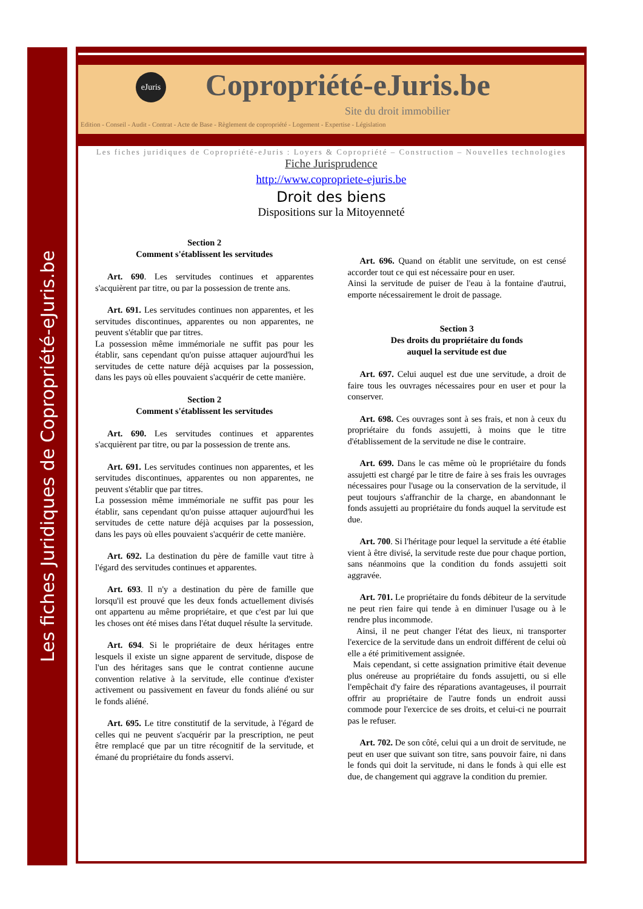Les fiches Juridiques de Copropriété-eJuris.be
eJuris
Copropriété-eJuris.be
Site du droit immobilier
Edition - Conseil - Audit - Contrat - Acte de Base - Règlement de copropriété - Logement - Expertise - Législation
Les fiches juridiques de Copropriété-eJuris : Loyers & Copropriété – Construction – Nouvelles technologies
Fiche Jurisprudence
http://www.copropriete-ejuris.be
Droit des biens
Dispositions sur la Mitoyenneté
Section 2
Comment s'établissent les servitudes
Art. 690. Les servitudes continues et apparentes s'acquièrent par titre, ou par la possession de trente ans.
Art. 691. Les servitudes continues non apparentes, et les servitudes discontinues, apparentes ou non apparentes, ne peuvent s'établir que par titres.
La possession même immémoriale ne suffit pas pour les établir, sans cependant qu'on puisse attaquer aujourd'hui les servitudes de cette nature déjà acquises par la possession, dans les pays où elles pouvaient s'acquérir de cette manière.
Section 2
Comment s'établissent les servitudes
Art. 690. Les servitudes continues et apparentes s'acquièrent par titre, ou par la possession de trente ans.
Art. 691. Les servitudes continues non apparentes, et les servitudes discontinues, apparentes ou non apparentes, ne peuvent s'établir que par titres.
La possession même immémoriale ne suffit pas pour les établir, sans cependant qu'on puisse attaquer aujourd'hui les servitudes de cette nature déjà acquises par la possession, dans les pays où elles pouvaient s'acquérir de cette manière.
Art. 692. La destination du père de famille vaut titre à l'égard des servitudes continues et apparentes.
Art. 693. Il n'y a destination du père de famille que lorsqu'il est prouvé que les deux fonds actuellement divisés ont appartenu au même propriétaire, et que c'est par lui que les choses ont été mises dans l'état duquel résulte la servitude.
Art. 694. Si le propriétaire de deux héritages entre lesquels il existe un signe apparent de servitude, dispose de l'un des héritages sans que le contrat contienne aucune convention relative à la servitude, elle continue d'exister activement ou passivement en faveur du fonds aliéné ou sur le fonds aliéné.
Art. 695. Le titre constitutif de la servitude, à l'égard de celles qui ne peuvent s'acquérir par la prescription, ne peut être remplacé que par un titre récognitif de la servitude, et émané du propriétaire du fonds asservi.
Art. 696. Quand on établit une servitude, on est censé accorder tout ce qui est nécessaire pour en user.
Ainsi la servitude de puiser de l'eau à la fontaine d'autrui, emporte nécessairement le droit de passage.
Section 3
Des droits du propriétaire du fonds
auquel la servitude est due
Art. 697. Celui auquel est due une servitude, a droit de faire tous les ouvrages nécessaires pour en user et pour la conserver.
Art. 698. Ces ouvrages sont à ses frais, et non à ceux du propriétaire du fonds assujetti, à moins que le titre d'établissement de la servitude ne dise le contraire.
Art. 699. Dans le cas même où le propriétaire du fonds assujetti est chargé par le titre de faire à ses frais les ouvrages nécessaires pour l'usage ou la conservation de la servitude, il peut toujours s'affranchir de la charge, en abandonnant le fonds assujetti au propriétaire du fonds auquel la servitude est due.
Art. 700. Si l'héritage pour lequel la servitude a été établie vient à être divisé, la servitude reste due pour chaque portion, sans néanmoins que la condition du fonds assujetti soit aggravée.
Art. 701. Le propriétaire du fonds débiteur de la servitude ne peut rien faire qui tende à en diminuer l'usage ou à le rendre plus incommode.
Ainsi, il ne peut changer l'état des lieux, ni transporter l'exercice de la servitude dans un endroit différent de celui où elle a été primitivement assignée.
Mais cependant, si cette assignation primitive était devenue plus onéreuse au propriétaire du fonds assujetti, ou si elle l'empêchait d'y faire des réparations avantageuses, il pourrait offrir au propriétaire de l'autre fonds un endroit aussi commode pour l'exercice de ses droits, et celui-ci ne pourrait pas le refuser.
Art. 702. De son côté, celui qui a un droit de servitude, ne peut en user que suivant son titre, sans pouvoir faire, ni dans le fonds qui doit la servitude, ni dans le fonds à qui elle est due, de changement qui aggrave la condition du premier.